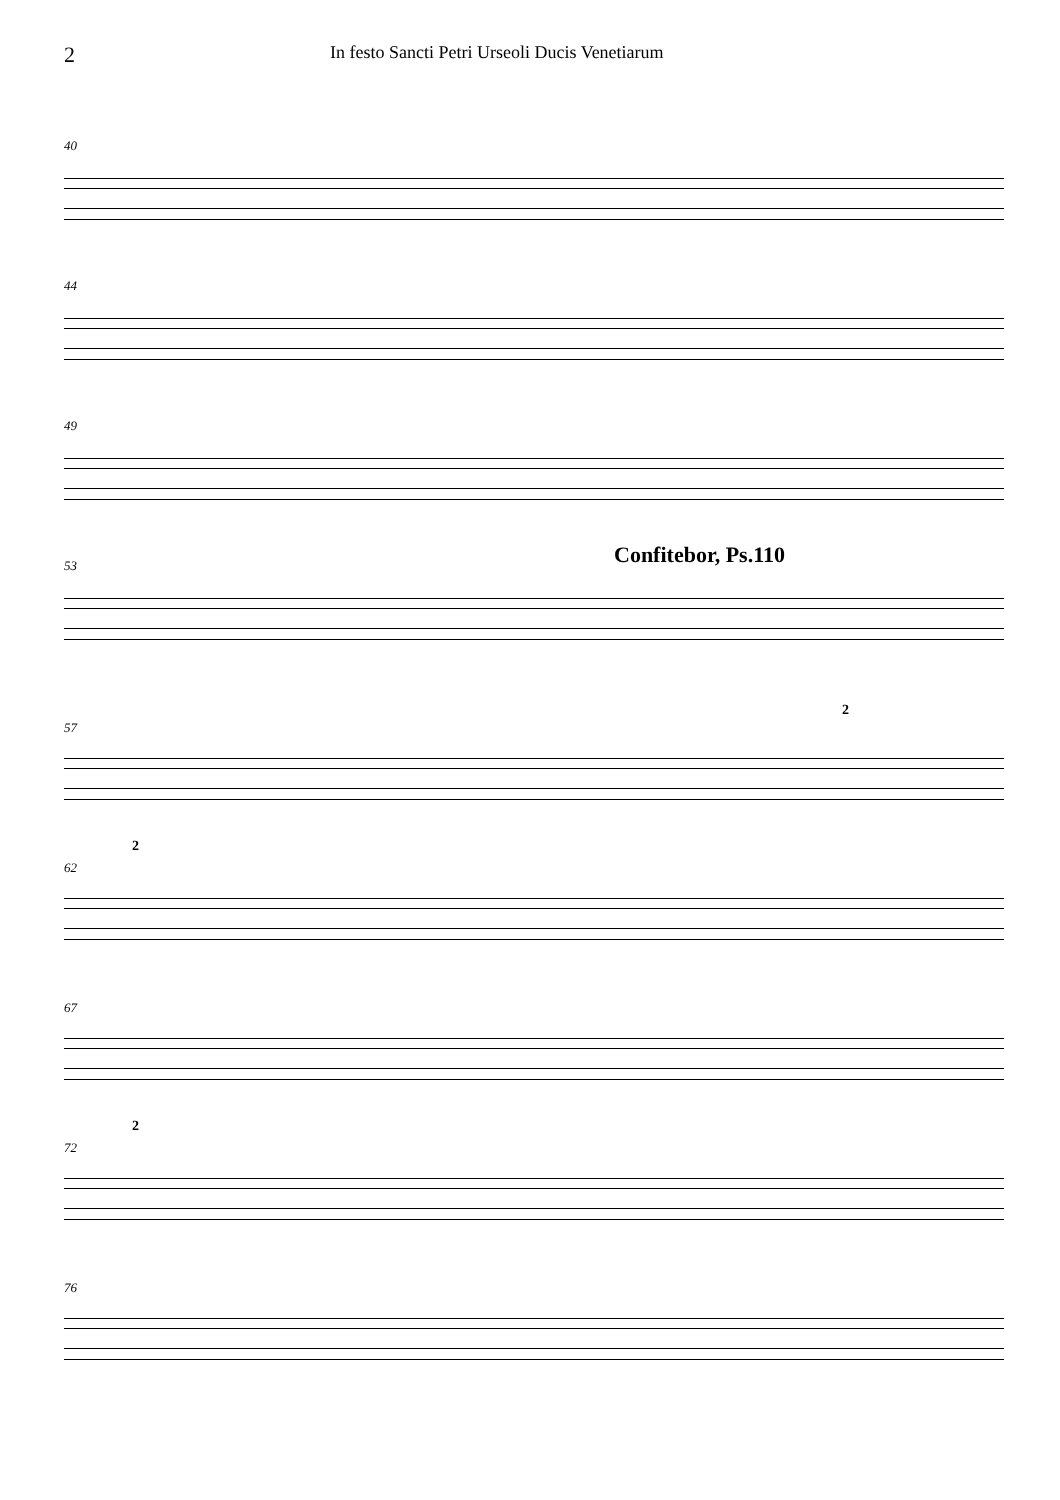2
In festo Sancti Petri Urseoli Ducis Venetiarum
40
44
49
53
Confitebor, Ps.110
2
57
2
62
67
2
72
76